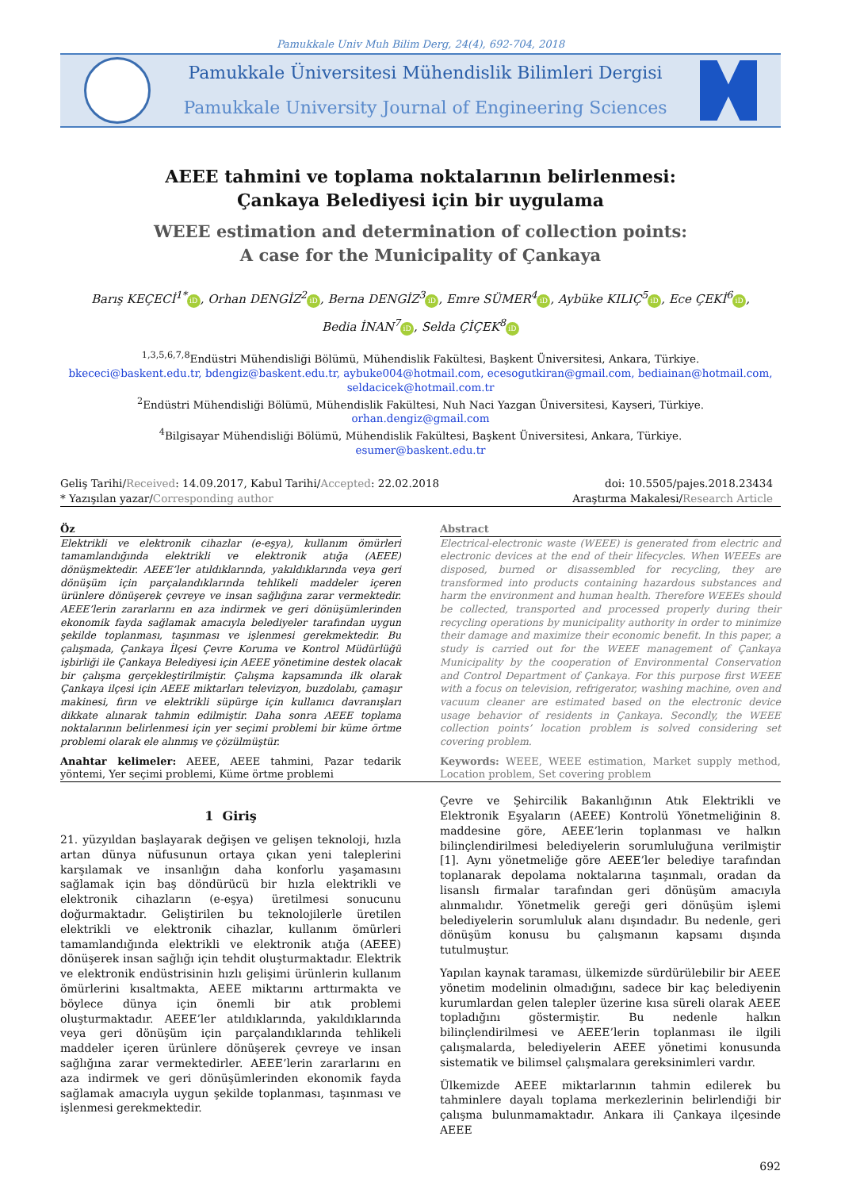Pamukkale Univ Muh Bilim Derg, 24(4), 692-704, 2018
Pamukkale Üniversitesi Mühendislik Bilimleri Dergisi
Pamukkale University Journal of Engineering Sciences
AEEE tahmini ve toplama noktalarının belirlenmesi:
Çankaya Belediyesi için bir uygulama
WEEE estimation and determination of collection points:
A case for the Municipality of Çankaya
Barış KEÇECİ<sup>1*</sup> iD, Orhan DENGİZ<sup>2</sup> iD, Berna DENGİZ<sup>3</sup> iD, Emre SÜMER<sup>4</sup> iD, Aybüke KILIÇ<sup>5</sup> iD, Ece ÇEKİ<sup>6</sup> iD,
Bedia İNAN<sup>7</sup> iD, Selda ÇİÇEK<sup>8</sup> iD
<sup>1,3,5,6,7,8</sup>Endüstri Mühendisliği Bölümü, Mühendislik Fakültesi, Başkent Üniversitesi, Ankara, Türkiye.
bkececi@baskent.edu.tr, bdengiz@baskent.edu.tr, aybuke004@hotmail.com, ecesogutkiran@gmail.com, bediainan@hotmail.com,
seldacicek@hotmail.com.tr
<sup>2</sup> Endüstri Mühendisliği Bölümü, Mühendislik Fakültesi, Nuh Naci Yazgan Üniversitesi, Kayseri, Türkiye.
orhan.dengiz@gmail.com
<sup>4</sup> Bilgisayar Mühendisliği Bölümü, Mühendislik Fakültesi, Başkent Üniversitesi, Ankara, Türkiye.
esumer@baskent.edu.tr
Geliş Tarihi/Received: 14.09.2017, Kabul Tarihi/Accepted: 22.02.2018
* Yazışılan yazar/Corresponding author
doi: 10.5505/pajes.2018.23434
Araştırma Makalesi/Research Article
Öz
Elektrikli ve elektronik cihazlar (e-eşya), kullanım ömürleri tamamlandığında elektrikli ve elektronik atığa (AEEE) dönüşmektedir. AEEE’ler atıldıklarında, yakıldıklarında veya geri dönüşüm için parçalandıklarında tehlikeli maddeler içeren ürünlere dönüşerek çevreye ve insan sağlığına zarar vermektedir. AEEE’lerin zararlarını en aza indirmek ve geri dönüşümlerinden ekonomik fayda sağlamak amacıyla belediyeler tarafından uygun şekilde toplanması, taşınması ve işlenmesi gerekmektedir. Bu çalışmada, Çankaya İlçesi Çevre Koruma ve Kontrol Müdürlüğü işbirliği ile Çankaya Belediyesi için AEEE yönetimine destek olacak bir çalışma gerçekleştirilmiştir. Çalışma kapsamında ilk olarak Çankaya ilçesi için AEEE miktarları televizyon, buzdolabı, çamaşır makinesi, fırın ve elektrikli süpürge için kullanıcı davranışları dikkate alınarak tahmin edilmiştir. Daha sonra AEEE toplama noktalarının belirlenmesi için yer seçimi problemi bir küme örtme problemi olarak ele alınmış ve çözülmüştür.
Anahtar kelimeler: AEEE, AEEE tahmini, Pazar tedarik yöntemi, Yer seçimi problemi, Küme örtme problemi
Abstract
Electrical-electronic waste (WEEE) is generated from electric and electronic devices at the end of their lifecycles. When WEEEs are disposed, burned or disassembled for recycling, they are transformed into products containing hazardous substances and harm the environment and human health. Therefore WEEEs should be collected, transported and processed properly during their recycling operations by municipality authority in order to minimize their damage and maximize their economic benefit. In this paper, a study is carried out for the WEEE management of Çankaya Municipality by the cooperation of Environmental Conservation and Control Department of Çankaya. For this purpose first WEEE with a focus on television, refrigerator, washing machine, oven and vacuum cleaner are estimated based on the electronic device usage behavior of residents in Çankaya. Secondly, the WEEE collection points’ location problem is solved considering set covering problem.
Keywords: WEEE, WEEE estimation, Market supply method, Location problem, Set covering problem
1 Giriş
21. yüzyıldan başlayarak değişen ve gelişen teknoloji, hızla artan dünya nüfusunun ortaya çıkan yeni taleplerini karşılamak ve insanlığın daha konforlu yaşamasını sağlamak için baş döndürücü bir hızla elektrikli ve elektronik cihazların (e-eşya) üretilmesi sonucunu doğurmaktadır. Geliştirilen bu teknolojilerle üretilen elektrikli ve elektronik cihazlar, kullanım ömürleri tamamlandığında elektrikli ve elektronik atığa (AEEE) dönüşerek insan sağlığı için tehdit oluşturmaktadır. Elektrik ve elektronik endüstrisinin hızlı gelişimi ürünlerin kullanım ömürlerini kısaltmakta, AEEE miktarını arttırmakta ve böylece dünya için önemli bir atık problemi oluşturmaktadır. AEEE’ler atıldıklarında, yakıldıklarında veya geri dönüşüm için parçalandıklarında tehlikeli maddeler içeren ürünlere dönüşerek çevreye ve insan sağlığına zarar vermektedirler. AEEE’lerin zararlarını en aza indirmek ve geri dönüşümlerinden ekonomik fayda sağlamak amacıyla uygun şekilde toplanması, taşınması ve işlenmesi gerekmektedir.
Çevre ve Şehircilik Bakanlığının Atık Elektrikli ve Elektronik Eşyaların (AEEE) Kontrolü Yönetmeliğinin 8. maddesine göre, AEEE’lerin toplanması ve halkın bilinçlendirilmesi belediyelerin sorumluluğuna verilmiştir [1]. Aynı yönetmeliğe göre AEEE’ler belediye tarafından toplanarak depolama noktalarına taşınmalı, oradan da lisanslı firmalar tarafından geri dönüşüm amacıyla alınmalıdır. Yönetmelik gereği geri dönüşüm işlemi belediyelerin sorumluluk alanı dışındadır. Bu nedenle, geri dönüşüm konusu bu çalışmanın kapsamı dışında tutulmuştur.
Yapılan kaynak taraması, ülkemizde sürdürülebilir bir AEEE yönetim modelinin olmadığını, sadece bir kaç belediyenin kurumlardan gelen talepler üzerine kısa süreli olarak AEEE topladığını göstermiştir. Bu nedenle halkın bilinçlendirilmesi ve AEEE’lerin toplanması ile ilgili çalışmalarda, belediyelerin AEEE yönetimi konusunda sistematik ve bilimsel çalışmalara gereksinimleri vardır.
Ülkemizde AEEE miktarlarının tahmin edilerek bu tahminlere dayalı toplama merkezlerinin belirlendiği bir çalışma bulunmamaktadır. Ankara ili Çankaya ilçesinde AEEE
692